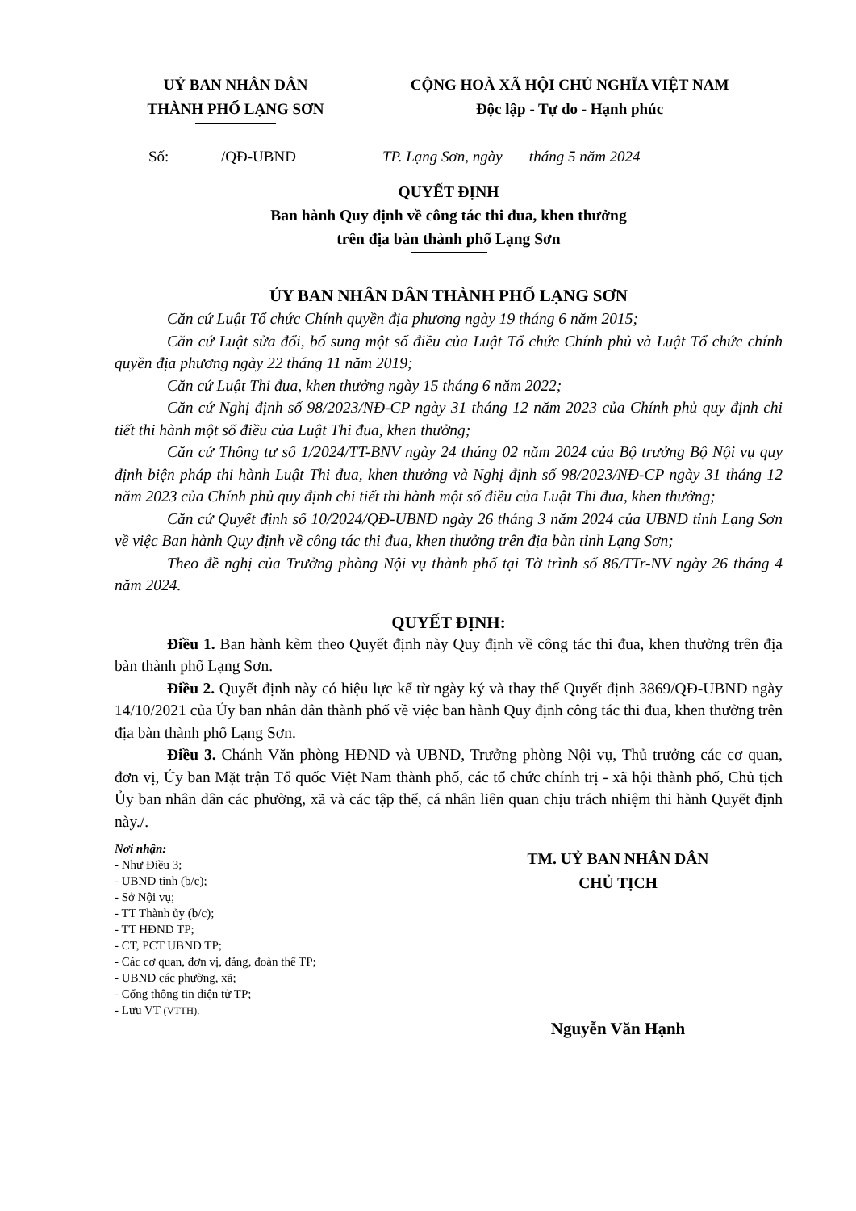UỶ BAN NHÂN DÂN
THÀNH PHỐ LẠNG SƠN
CỘNG HOÀ XÃ HỘI CHỦ NGHĨA VIỆT NAM
Độc lập - Tự do - Hạnh phúc
Số: /QĐ-UBND TP. Lạng Sơn, ngày tháng 5 năm 2024
QUYẾT ĐỊNH
Ban hành Quy định về công tác thi đua, khen thưởng
trên địa bàn thành phố Lạng Sơn
ỦY BAN NHÂN DÂN THÀNH PHỐ LẠNG SƠN
Căn cứ Luật Tổ chức Chính quyền địa phương ngày 19 tháng 6 năm 2015;
Căn cứ Luật sửa đổi, bổ sung một số điều của Luật Tổ chức Chính phủ và Luật Tổ chức chính quyền địa phương ngày 22 tháng 11 năm 2019;
Căn cứ Luật Thi đua, khen thưởng ngày 15 tháng 6 năm 2022;
Căn cứ Nghị định số 98/2023/NĐ-CP ngày 31 tháng 12 năm 2023 của Chính phủ quy định chi tiết thi hành một số điều của Luật Thi đua, khen thưởng;
Căn cứ Thông tư số 1/2024/TT-BNV ngày 24 tháng 02 năm 2024 của Bộ trưởng Bộ Nội vụ quy định biện pháp thi hành Luật Thi đua, khen thưởng và Nghị định số 98/2023/NĐ-CP ngày 31 tháng 12 năm 2023 của Chính phủ quy định chi tiết thi hành một số điều của Luật Thi đua, khen thưởng;
Căn cứ Quyết định số 10/2024/QĐ-UBND ngày 26 tháng 3 năm 2024 của UBND tỉnh Lạng Sơn về việc Ban hành Quy định về công tác thi đua, khen thưởng trên địa bàn tỉnh Lạng Sơn;
Theo đề nghị của Trưởng phòng Nội vụ thành phố tại Tờ trình số 86/TTr-NV ngày 26 tháng 4 năm 2024.
QUYẾT ĐỊNH:
Điều 1. Ban hành kèm theo Quyết định này Quy định về công tác thi đua, khen thưởng trên địa bàn thành phố Lạng Sơn.
Điều 2. Quyết định này có hiệu lực kể từ ngày ký và thay thế Quyết định 3869/QĐ-UBND ngày 14/10/2021 của Ủy ban nhân dân thành phố về việc ban hành Quy định công tác thi đua, khen thưởng trên địa bàn thành phố Lạng Sơn.
Điều 3. Chánh Văn phòng HĐND và UBND, Trưởng phòng Nội vụ, Thủ trưởng các cơ quan, đơn vị, Ủy ban Mặt trận Tổ quốc Việt Nam thành phố, các tổ chức chính trị - xã hội thành phố, Chủ tịch Ủy ban nhân dân các phường, xã và các tập thể, cá nhân liên quan chịu trách nhiệm thi hành Quyết định này./.
Nơi nhận:
- Như Điều 3;
- UBND tỉnh (b/c);
- Sở Nội vụ;
- TT Thành ủy (b/c);
- TT HĐND TP;
- CT, PCT UBND TP;
- Các cơ quan, đơn vị, đảng, đoàn thể TP;
- UBND các phường, xã;
- Cổng thông tin điện tử TP;
- Lưu VT (VTTH).
TM. UỶ BAN NHÂN DÂN
CHỦ TỊCH
Nguyễn Văn Hạnh